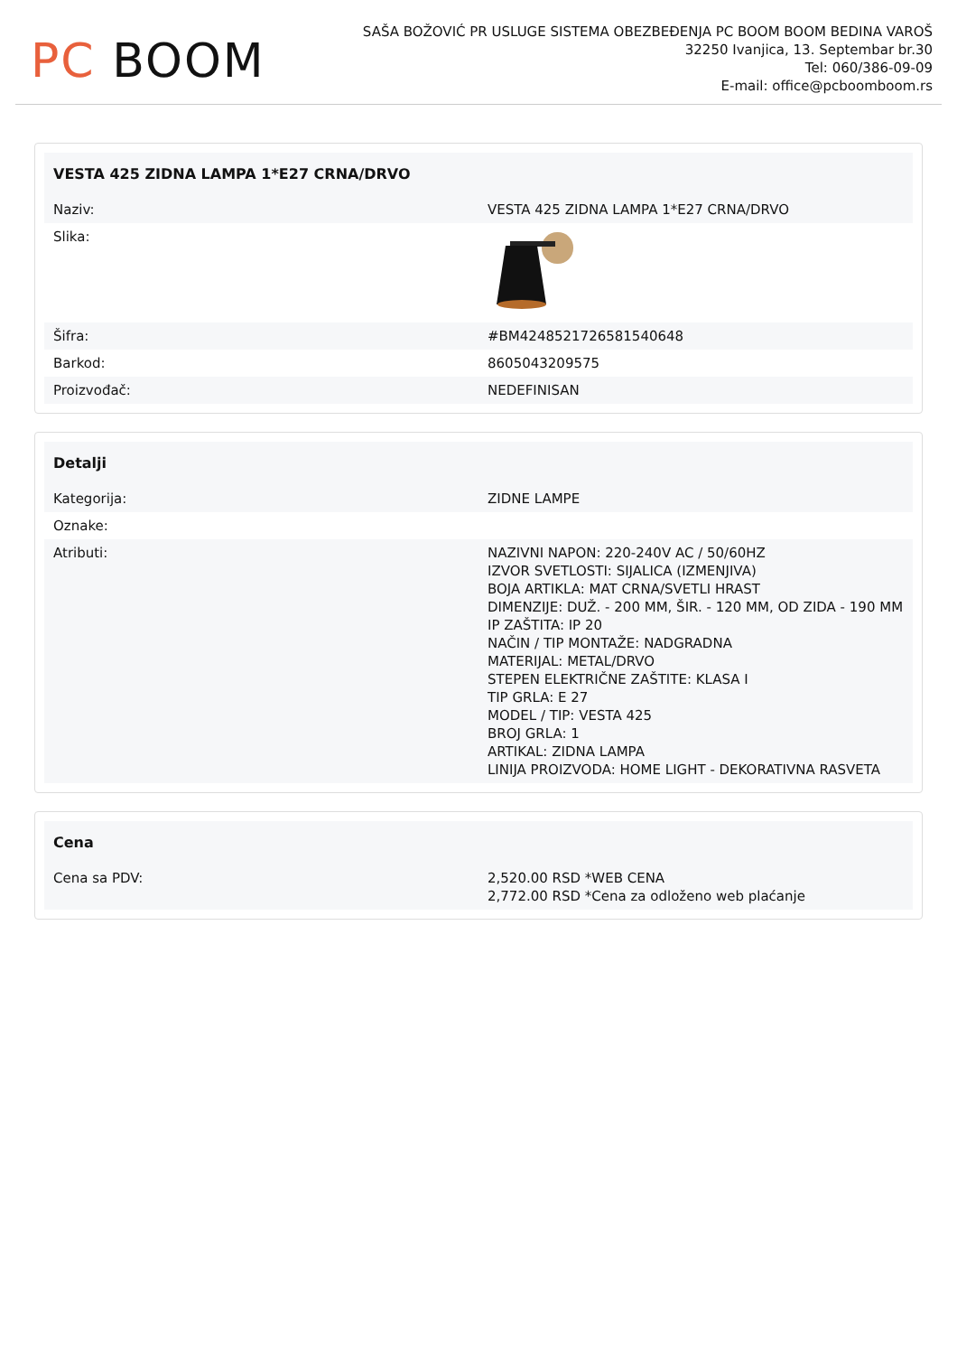PC BOOM
SAŠA BOŽOVIĆ PR USLUGE SISTEMA OBEZBEĐENJA PC BOOM BOOM BEDINA VAROŠ
32250 Ivanjica, 13. Septembar br.30
Tel: 060/386-09-09
E-mail: office@pcboomboom.rs
| VESTA 425 ZIDNA LAMPA 1*E27 CRNA/DRVO | |
| --- | --- |
| Naziv: | VESTA 425 ZIDNA LAMPA 1*E27 CRNA/DRVO |
| Slika: | |
| Šifra: | #BM42485217265815406​48 |
| Barkod: | 8605043209575 |
| Proizvođač: | NEDEFINISAN |
| Detalji | |
| --- | --- |
| Kategorija: | ZIDNE LAMPE |
| Oznake: | |
| Atributi: | NAZIVNI NAPON: 220-240V AC / 50/60HZ IZVOR SVETLOSTI: SIJALICA (IZMENJIVA) BOJA ARTIKLA: MAT CRNA/SVETLI HRAST DIMENZIJE: DUŽ. - 200 MM, ŠIR. - 120 MM, OD ZIDA - 190 MM IP ZAŠTITA: IP 20 NAČIN / TIP MONTAŽE: NADGRADNA MATERIJAL: METAL/DRVO STEPEN ELEKTRIČNE ZAŠTITE: KLASA I TIP GRLA: E 27 MODEL / TIP: VESTA 425 BROJ GRLA: 1 ARTIKAL: ZIDNA LAMPA LINIJA PROIZVODA: HOME LIGHT - DEKORATIVNA RASVETA |
| Cena | |
| --- | --- |
| Cena sa PDV: | 2,520.00 RSD *WEB CENA 2,772.00 RSD *Cena za odloženo web plaćanje |